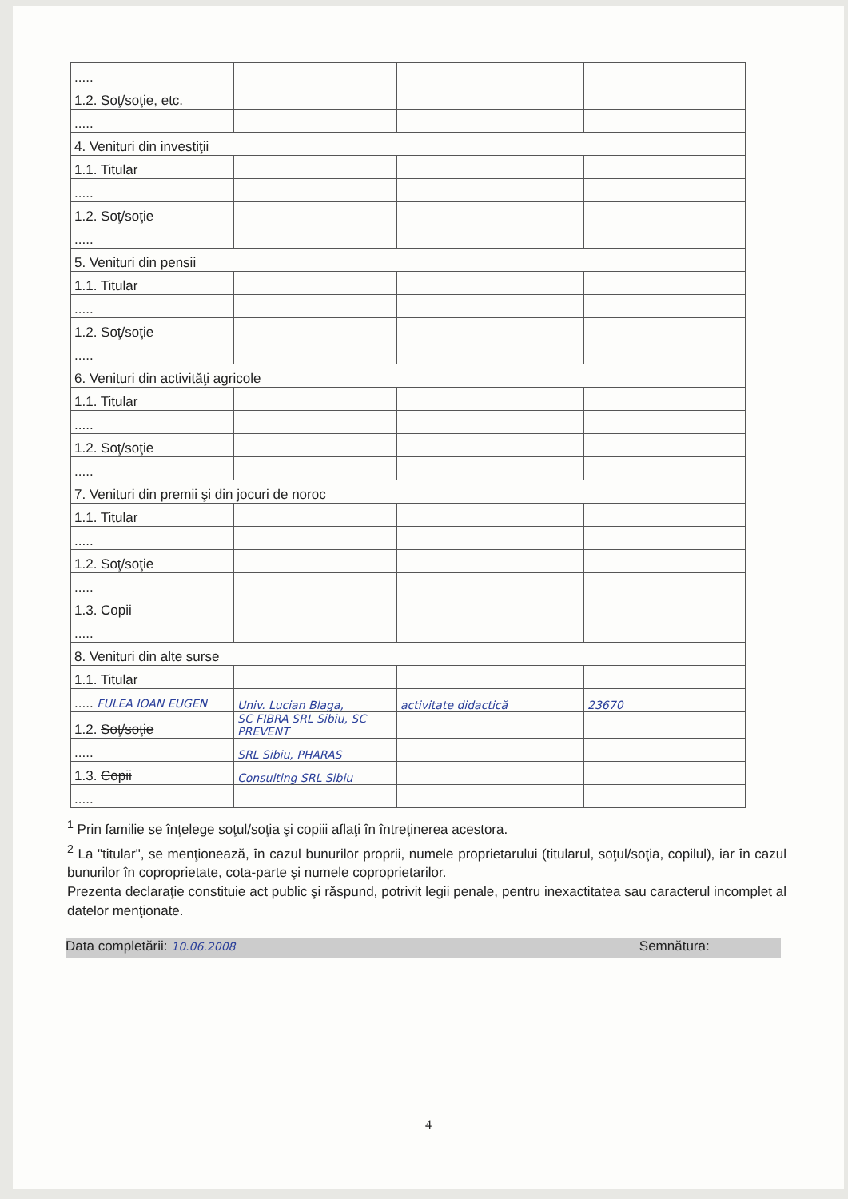| ..... | | | |
| 1.2. Soţ/soţie, etc. | | | |
| ..... | | | |
| 4. Venituri din investiţii | | | |
| 1.1. Titular | | | |
| ..... | | | |
| 1.2. Soţ/soţie | | | |
| ..... | | | |
| 5. Venituri din pensii | | | |
| 1.1. Titular | | | |
| ..... | | | |
| 1.2. Soţ/soţie | | | |
| ..... | | | |
| 6. Venituri din activităţi agricole | | | |
| 1.1. Titular | | | |
| ..... | | | |
| 1.2. Soţ/soţie | | | |
| ..... | | | |
| 7. Venituri din premii şi din jocuri de noroc | | | |
| 1.1. Titular | | | |
| ..... | | | |
| 1.2. Soţ/soţie | | | |
| ..... | | | |
| 1.3. Copii | | | |
| ..... | | | |
| 8. Venituri din alte surse | | | |
| 1.1. Titular | | | |
| ..... FULEA IOAN EUGEN | Univ. Lucian Blaga, | activitate didactică | 23670 |
| 1.2. Soţ/soţie | SC FIBRA SRL Sibiu, SC PREVENT | | |
| ..... | SRL Sibiu, PHARAS | | |
| 1.3. Copii | Consulting SRL Sibiu | | |
| ..... | | | |
<sup>1</sup> Prin familie se înţelege soţul/soţia şi copiii aflaţi în întreţinerea acestora.
<sup>2</sup> La "titular", se menţionează, în cazul bunurilor proprii, numele proprietarului (titularul, soţul/soţia, copilul), iar în cazul bunurilor în coproprietate, cota-parte şi numele coproprietarilor.
Prezenta declaraţie constituie act public şi răspund, potrivit legii penale, pentru inexactitatea sau caracterul incomplet al datelor menţionate.
Data completării: 10.06.2008 Semnătura:
4